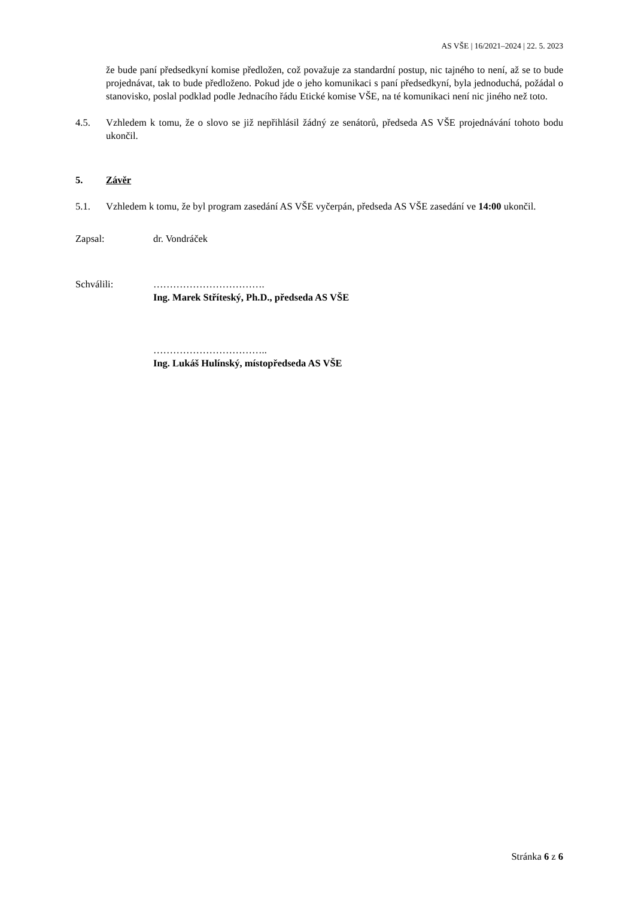AS VŠE | 16/2021–2024 | 22. 5. 2023
že bude paní předsedkyní komise předložen, což považuje za standardní postup, nic tajného to není, až se to bude projednávat, tak to bude předloženo. Pokud jde o jeho komunikaci s paní předsedkyní, byla jednoduchá, požádal o stanovisko, poslal podklad podle Jednacího řádu Etické komise VŠE, na té komunikaci není nic jiného než toto.
4.5. Vzhledem k tomu, že o slovo se již nepřihlásil žádný ze senátorů, předseda AS VŠE projednávání tohoto bodu ukončil.
5. Závěr
5.1. Vzhledem k tomu, že byl program zasedání AS VŠE vyčerpán, předseda AS VŠE zasedání ve 14:00 ukončil.
Zapsal: dr. Vondráček
Schválili: …………………………….
Ing. Marek Stříteský, Ph.D., předseda AS VŠE
……………………………..
Ing. Lukáš Hulínský, místopředseda AS VŠE
Stránka 6 z 6